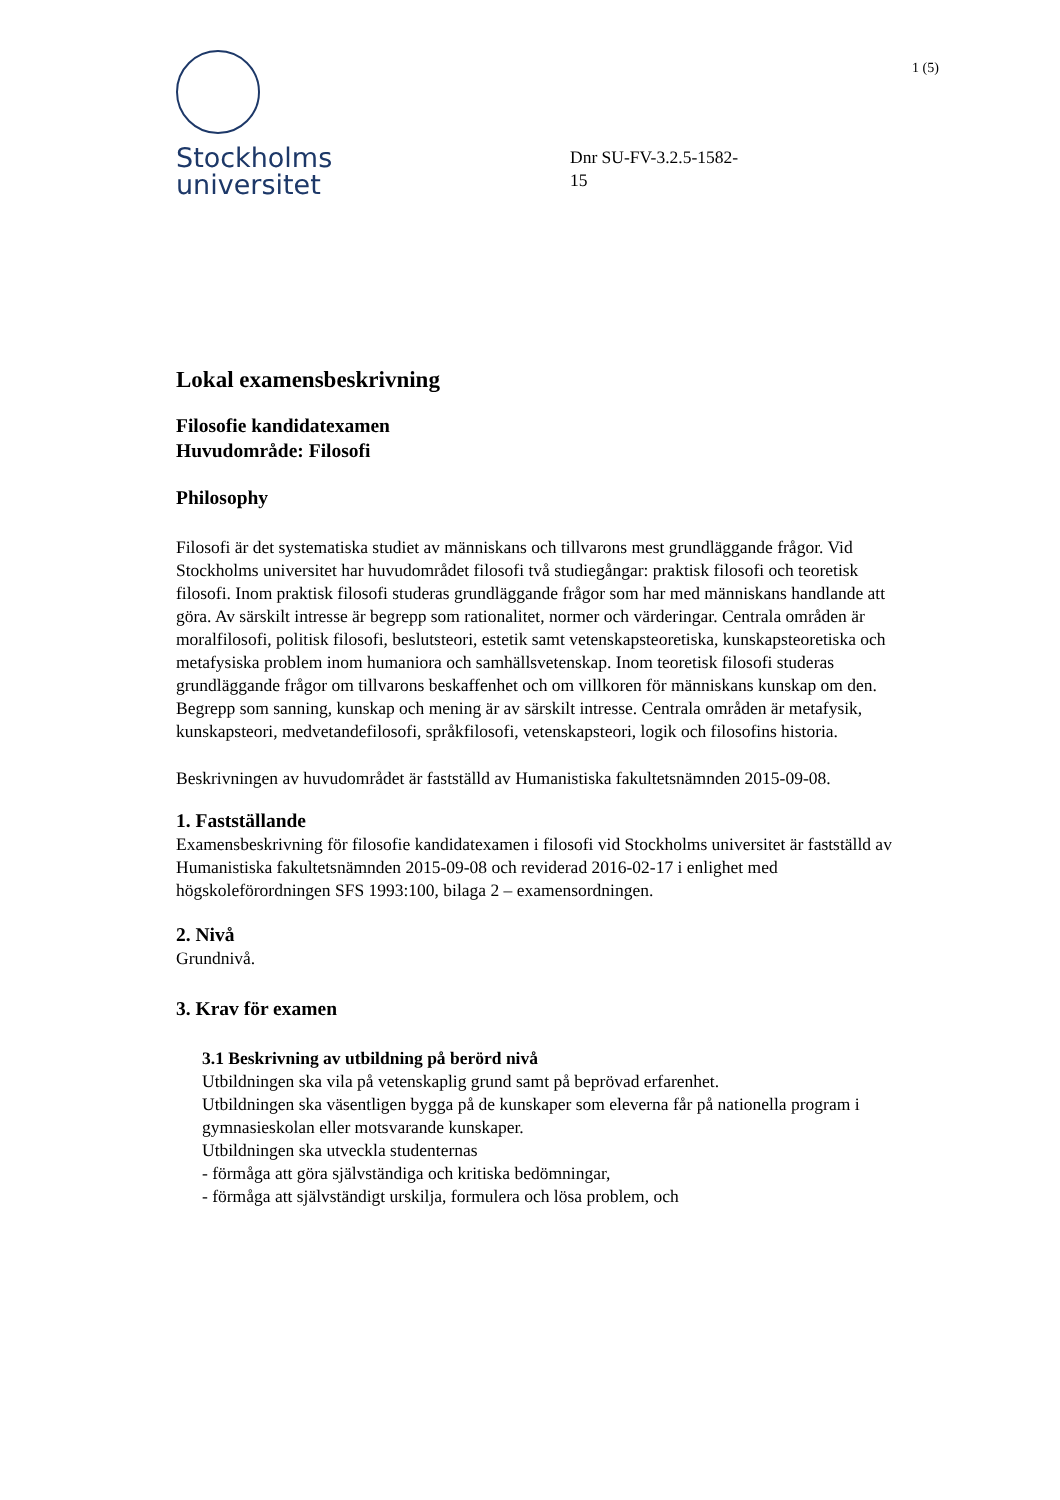Stockholms
universitet
Dnr SU-FV-3.2.5-1582-
15
1 (5)
Lokal examensbeskrivning
Filosofie kandidatexamen
Huvudområde: Filosofi
Philosophy
Filosofi är det systematiska studiet av människans och tillvarons mest grundläggande frågor. Vid Stockholms universitet har huvudområdet filosofi två studiegångar: praktisk filosofi och teoretisk filosofi. Inom praktisk filosofi studeras grundläggande frågor som har med människans handlande att göra. Av särskilt intresse är begrepp som rationalitet, normer och värderingar. Centrala områden är moralfilosofi, politisk filosofi, beslutsteori, estetik samt vetenskapsteoretiska, kunskapsteoretiska och metafysiska problem inom humaniora och samhällsvetenskap. Inom teoretisk filosofi studeras grundläggande frågor om tillvarons beskaffenhet och om villkoren för människans kunskap om den. Begrepp som sanning, kunskap och mening är av särskilt intresse. Centrala områden är metafysik, kunskapsteori, medvetandefilosofi, språkfilosofi, vetenskapsteori, logik och filosofins historia.
Beskrivningen av huvudområdet är fastställd av Humanistiska fakultetsnämnden 2015-09-08.
1. Fastställande
Examensbeskrivning för filosofie kandidatexamen i filosofi vid Stockholms universitet är fastställd av Humanistiska fakultetsnämnden 2015-09-08 och reviderad 2016-02-17 i enlighet med högskoleförordningen SFS 1993:100, bilaga 2 – examensordningen.
2. Nivå
Grundnivå.
3. Krav för examen
3.1 Beskrivning av utbildning på berörd nivå
Utbildningen ska vila på vetenskaplig grund samt på beprövad erfarenhet.
Utbildningen ska väsentligen bygga på de kunskaper som eleverna får på nationella program i gymnasieskolan eller motsvarande kunskaper.
Utbildningen ska utveckla studenternas
- förmåga att göra självständiga och kritiska bedömningar,
- förmåga att självständigt urskilja, formulera och lösa problem, och